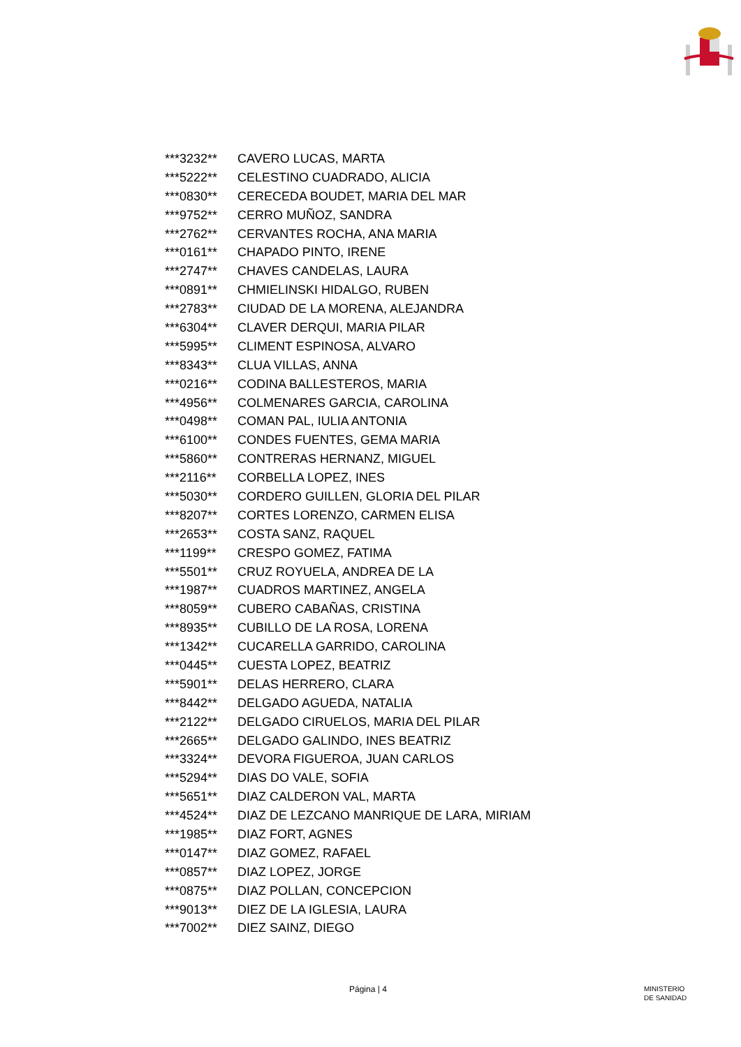| ***3232** | CAVERO LUCAS, MARTA |
| ***5222** | CELESTINO CUADRADO, ALICIA |
| ***0830** | CERECEDA BOUDET, MARIA DEL MAR |
| ***9752** | CERRO MUÑOZ, SANDRA |
| ***2762** | CERVANTES ROCHA, ANA MARIA |
| ***0161** | CHAPADO PINTO, IRENE |
| ***2747** | CHAVES CANDELAS, LAURA |
| ***0891** | CHMIELINSKI HIDALGO, RUBEN |
| ***2783** | CIUDAD DE LA MORENA, ALEJANDRA |
| ***6304** | CLAVER DERQUI, MARIA PILAR |
| ***5995** | CLIMENT ESPINOSA, ALVARO |
| ***8343** | CLUA VILLAS, ANNA |
| ***0216** | CODINA BALLESTEROS, MARIA |
| ***4956** | COLMENARES GARCIA, CAROLINA |
| ***0498** | COMAN PAL, IULIA ANTONIA |
| ***6100** | CONDES FUENTES, GEMA MARIA |
| ***5860** | CONTRERAS HERNANZ, MIGUEL |
| ***2116** | CORBELLA LOPEZ, INES |
| ***5030** | CORDERO GUILLEN, GLORIA DEL PILAR |
| ***8207** | CORTES LORENZO, CARMEN ELISA |
| ***2653** | COSTA SANZ, RAQUEL |
| ***1199** | CRESPO GOMEZ, FATIMA |
| ***5501** | CRUZ ROYUELA, ANDREA DE LA |
| ***1987** | CUADROS MARTINEZ, ANGELA |
| ***8059** | CUBERO CABAÑAS, CRISTINA |
| ***8935** | CUBILLO DE LA ROSA, LORENA |
| ***1342** | CUCARELLA GARRIDO, CAROLINA |
| ***0445** | CUESTA LOPEZ, BEATRIZ |
| ***5901** | DELAS HERRERO, CLARA |
| ***8442** | DELGADO AGUEDA, NATALIA |
| ***2122** | DELGADO CIRUELOS, MARIA DEL PILAR |
| ***2665** | DELGADO GALINDO, INES BEATRIZ |
| ***3324** | DEVORA FIGUEROA, JUAN CARLOS |
| ***5294** | DIAS DO VALE, SOFIA |
| ***5651** | DIAZ CALDERON VAL, MARTA |
| ***4524** | DIAZ DE LEZCANO MANRIQUE DE LARA, MIRIAM |
| ***1985** | DIAZ FORT, AGNES |
| ***0147** | DIAZ GOMEZ, RAFAEL |
| ***0857** | DIAZ LOPEZ, JORGE |
| ***0875** | DIAZ POLLAN, CONCEPCION |
| ***9013** | DIEZ DE LA IGLESIA, LAURA |
| ***7002** | DIEZ SAINZ, DIEGO |
Página | 4 MINISTERIO
DE SANIDAD